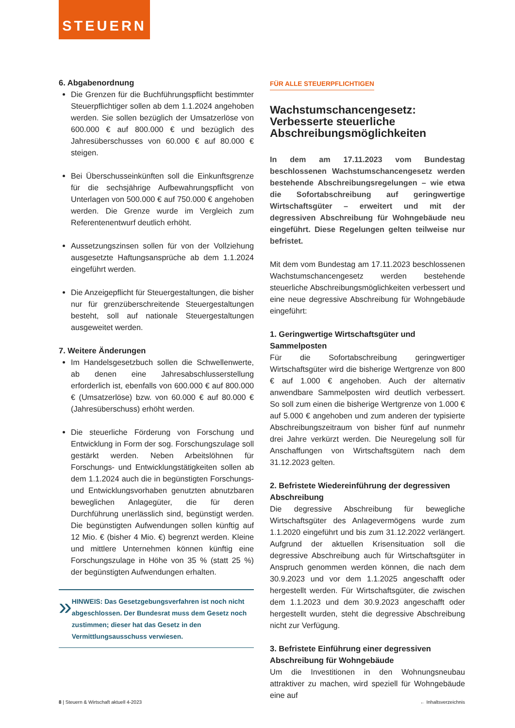STEUERN
6. Abgabenordnung
Die Grenzen für die Buchführungspflicht bestimmter Steuerpflichtiger sollen ab dem 1.1.2024 angehoben werden. Sie sollen bezüglich der Umsatzerlöse von 600.000 € auf 800.000 € und bezüglich des Jahresüberschusses von 60.000 € auf 80.000 € steigen.
Bei Überschusseinkünften soll die Einkunftsgrenze für die sechsjährige Aufbewahrungspflicht von Unterlagen von 500.000 € auf 750.000 € angehoben werden. Die Grenze wurde im Vergleich zum Referentenentwurf deutlich erhöht.
Aussetzungszinsen sollen für von der Vollziehung ausgesetzte Haftungsansprüche ab dem 1.1.2024 eingeführt werden.
Die Anzeigepflicht für Steuergestaltungen, die bisher nur für grenzüberschreitende Steuergestaltungen besteht, soll auf nationale Steuergestaltungen ausgeweitet werden.
7. Weitere Änderungen
Im Handelsgesetzbuch sollen die Schwellenwerte, ab denen eine Jahresabschlusserstellung erforderlich ist, ebenfalls von 600.000 € auf 800.000 € (Umsatzerlöse) bzw. von 60.000 € auf 80.000 € (Jahresüberschuss) erhöht werden.
Die steuerliche Förderung von Forschung und Entwicklung in Form der sog. Forschungszulage soll gestärkt werden. Neben Arbeitslöhnen für Forschungs- und Entwicklungstätigkeiten sollen ab dem 1.1.2024 auch die in begünstigten Forschungs- und Entwicklungsvorhaben genutzten abnutzbaren beweglichen Anlagegüter, die für deren Durchführung unerlässlich sind, begünstigt werden. Die begünstigten Aufwendungen sollen künftig auf 12 Mio. € (bisher 4 Mio. €) begrenzt werden. Kleine und mittlere Unternehmen können künftig eine Forschungszulage in Höhe von 35 % (statt 25 %) der begünstigten Aufwendungen erhalten.
»
HINWEIS: Das Gesetzgebungsverfahren ist noch nicht abgeschlossen. Der Bundesrat muss dem Gesetz noch zustimmen; dieser hat das Gesetz in den Vermittlungsausschuss verwiesen.
FÜR ALLE STEUERPFLICHTIGEN
Wachstumschancengesetz: Verbesserte steuerliche Abschreibungsmöglichkeiten
In dem am 17.11.2023 vom Bundestag beschlossenen Wachstumschancengesetz werden bestehende Abschreibungsregelungen – wie etwa die Sofortabschreibung auf geringwertige Wirtschaftsgüter – erweitert und mit der degressiven Abschreibung für Wohngebäude neu eingeführt. Diese Regelungen gelten teilweise nur befristet.
Mit dem vom Bundestag am 17.11.2023 beschlossenen Wachstumschancengesetz werden bestehende steuerliche Abschreibungsmöglichkeiten verbessert und eine neue degressive Abschreibung für Wohngebäude eingeführt:
1. Geringwertige Wirtschaftsgüter und Sammelposten
Für die Sofortabschreibung geringwertiger Wirtschaftsgüter wird die bisherige Wertgrenze von 800 € auf 1.000 € angehoben. Auch der alternativ anwendbare Sammelposten wird deutlich verbessert. So soll zum einen die bisherige Wertgrenze von 1.000 € auf 5.000 € angehoben und zum anderen der typisierte Abschreibungszeitraum von bisher fünf auf nunmehr drei Jahre verkürzt werden. Die Neuregelung soll für Anschaffungen von Wirtschaftsgütern nach dem 31.12.2023 gelten.
2. Befristete Wiedereinführung der degressiven Abschreibung
Die degressive Abschreibung für bewegliche Wirtschaftsgüter des Anlagevermögens wurde zum 1.1.2020 eingeführt und bis zum 31.12.2022 verlängert. Aufgrund der aktuellen Krisensituation soll die degressive Abschreibung auch für Wirtschaftsgüter in Anspruch genommen werden können, die nach dem 30.9.2023 und vor dem 1.1.2025 angeschafft oder hergestellt werden. Für Wirtschaftsgüter, die zwischen dem 1.1.2023 und dem 30.9.2023 angeschafft oder hergestellt wurden, steht die degressive Abschreibung nicht zur Verfügung.
3. Befristete Einführung einer degressiven Abschreibung für Wohngebäude
Um die Investitionen in den Wohnungsneubau attraktiver zu machen, wird speziell für Wohngebäude eine auf
8 | Steuern & Wirtschaft aktuell 4-2023 ← Inhaltsverzeichnis